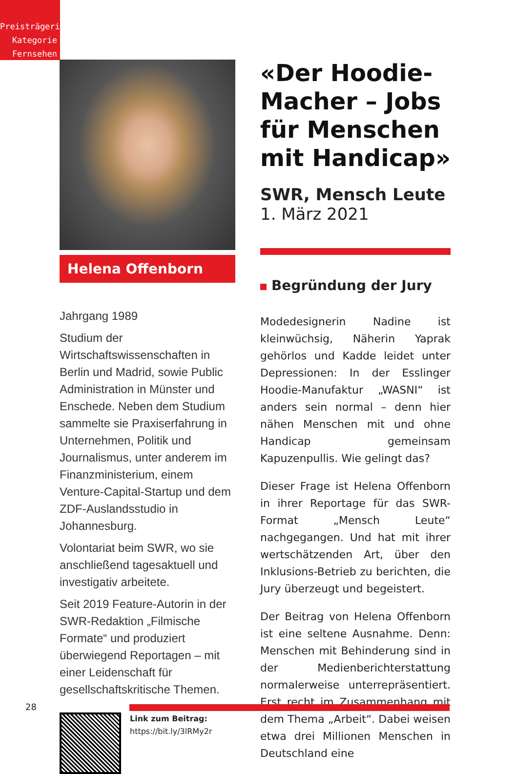Preisträgerin
Kategorie
Fernsehen
Helena Offenborn
Jahrgang 1989
Studium der Wirtschaftswissenschaften in Berlin und Madrid, sowie Public Administration in Münster und Enschede. Neben dem Studium sammelte sie Praxiserfahrung in Unternehmen, Politik und Journalismus, unter anderem im Finanzministerium, einem Venture-Capital-Startup und dem ZDF-Auslandsstudio in Johannesburg.
Volontariat beim SWR, wo sie anschließend tagesaktuell und investigativ arbeitete.
Seit 2019 Feature-Autorin in der SWR-Redaktion „Filmische Formate“ und produziert überwiegend Reportagen – mit einer Leidenschaft für gesellschaftskritische Themen.
Link zum Beitrag:
https://bit.ly/3lRMy2r
«Der Hoodie-Macher – Jobs für Menschen mit Handicap»
SWR, Mensch Leute
1. März 2021
Begründung der Jury
Modedesignerin Nadine ist kleinwüchsig, Näherin Yaprak gehörlos und Kadde leidet unter Depressionen: In der Esslinger Hoodie-Manufaktur „WASNI“ ist anders sein normal – denn hier nähen Menschen mit und ohne Handicap gemeinsam Kapuzenpullis. Wie gelingt das?
Dieser Frage ist Helena Offenborn in ihrer Reportage für das SWR-Format „Mensch Leute“ nachgegangen. Und hat mit ihrer wertschätzenden Art, über den Inklusions-Betrieb zu berichten, die Jury überzeugt und begeistert.
Der Beitrag von Helena Offenborn ist eine seltene Ausnahme. Denn: Menschen mit Behinderung sind in der Medienberichterstattung normalerweise unterrepräsentiert. Erst recht im Zusammenhang mit dem Thema „Arbeit“. Dabei weisen etwa drei Millionen Menschen in Deutschland eine
28